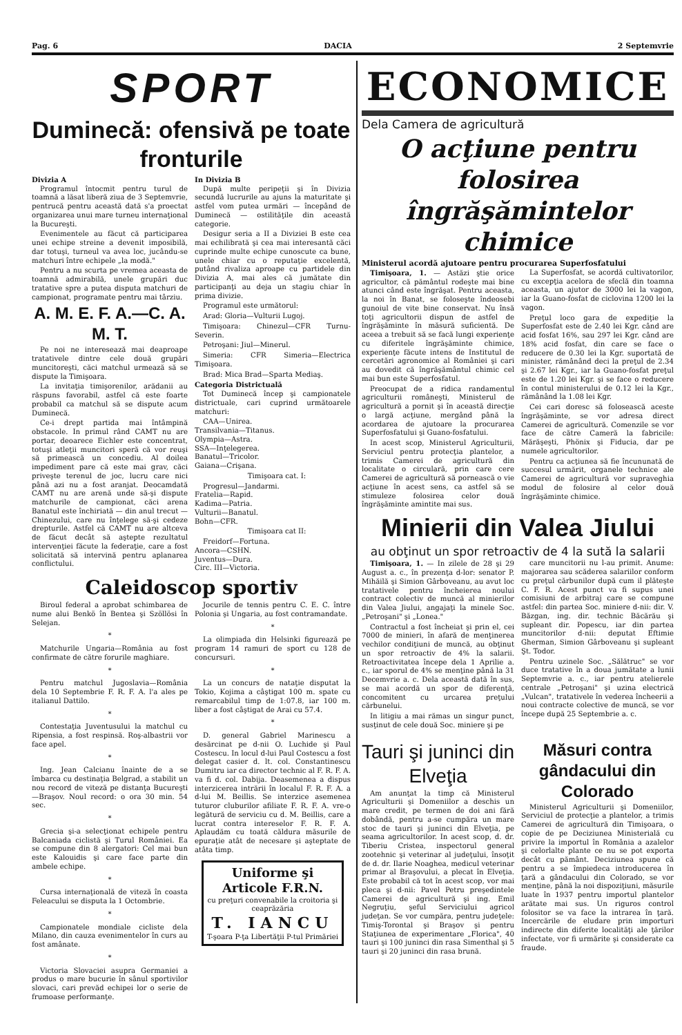Pag. 6 DACIA 2 Septemvrie
SPORT
Duminecă: ofensivă pe toate fronturile
Divizia A
Programul întocmit pentru turul de toamnă a lăsat liberă ziua de 3 Septemvrie, pentrucă pentru această dată s'a proectat organizarea unui mare turneu internaţional la Bucureşti.
Evenimentele au făcut că participarea unei echipe streine a devenit imposibilă, dar totuşi, turneul va avea loc, jucându-se matchuri între echipele „la modă."
Pentru a nu scurta pe vremea aceasta de toamnă admirabilă, unele grupări duc tratative spre a putea disputa matchuri de campionat, programate pentru mai târziu.
A. M. E. F. A.—C. A. M. T.
Pe noi ne interesează mai deaproape tratativele dintre cele două grupări muncitoreşti, căci matchul urmează să se dispute la Timişoara.
La invitaţia timişorenilor, arădanii au răspuns favorabil, astfel că este foarte probabil ca matchul să se dispute acum Duminecă.
Ce-i drept partida mai întâmpină obstacole. In primul rând CAMT nu are portar, deoarece Eichler este concentrat, totuşi atleţii muncitori speră că vor reuşi să primească un concediu. Al doilea impediment pare că este mai grav, căci priveşte terenul de joc, lucru care nici până azi nu a fost aranjat. Deocamdată CAMT nu are arenă unde să-şi dispute matchurile de campionat, căci arena Banatul este închiriată — din anul trecut — Chinezului, care nu înţelege să-şi cedeze drepturile. Astfel că CAMT nu are altceva de făcut decât să aştepte rezultatul intervenţiei făcute la federaţie, care a fost solicitată să intervină pentru aplanarea conflictului.
In Divizia B
După multe peripeţii şi în Divizia secundă lucrurile au ajuns la maturitate şi astfel vom putea urmări — începând de Duminecă — ostilităţile din această categorie.
Desigur seria a II a Diviziei B este cea mai echilibrată şi cea mai interesantă căci cuprinde multe echipe cunoscute ca bune, unele chiar cu o reputaţie excelentă, putând rivaliza aproape cu partidele din Divizia A, mai ales că jumătate din participanţi au deja un stagiu chiar în prima divizie.
Programul este următorul:
Arad: Gloria—Vulturii Lugoj.
Timişoara: Chinezul—CFR Turnu-Severin.
Petroşani: Jiul—Minerul.
Simeria: CFR Simeria—Electrica Timişoara.
Brad: Mica Brad—Sparta Mediaş.
Categoria Districtuală
Tot Duminecă încep şi campionatele districtuale, cari cuprind următoarele matchuri:
CAA—Unirea.
Transilvania—Titanus.
Olympia—Astra.
SSA—Inţelegerea.
Banatul—Tricolor.
Gaiana—Crişana.
Timişoara cat. I:
Progresul—Jandarmi.
Fratelia—Rapid.
Kadima—Patria.
Vulturii—Banatul.
Bohn—CFR.
Timişoara cat II:
Freidorf—Fortuna.
Ancora—CSHN.
Juventus—Dura.
Circ. III—Victoria.
Caleidoscop sportiv
Biroul federal a aprobat schimbarea de nume alui Benkö în Bentea şi Szöllösi în Selejan.
*
Matchurile Ungaria—România au fost confirmate de către forurile maghiare.
*
Pentru matchul Jugoslavia—România dela 10 Septembrie F. R. F. A. l'a ales pe italianul Dattilo.
*
Contestaţia Juventusului la matchul cu Ripensia, a fost respinsă. Roş-albastrii vor face apel.
*
Ing. Jean Calcianu înainte de a se îmbarca cu destinaţia Belgrad, a stabilit un nou record de viteză pe distanţa Bucureşti—Braşov. Noul record: o ora 30 min. 54 sec.
*
Grecia şi-a selecţionat echipele pentru Balcaniada ciclistă şi Turul României. Ea se compune din 8 alergatori: Cel mai bun este Kalouidis şi care face parte din ambele echipe.
*
Cursa internaţională de viteză în coasta Feleacului se disputa la 1 Octombrie.
*
Campionatele mondiale cicliste dela Milano, din cauza evenimentelor în curs au fost amânate.
*
Victoria Slovaciei asupra Germaniei a produs o mare bucurie în sânul sportivilor slovaci, cari prevăd echipei lor o serie de frumoase performanţe.
Jocurile de tennis pentru C. E. C. între Polonia şi Ungaria, au fost contramandate.
*
La olimpiada din Helsinki figurează pe program 14 ramuri de sport cu 128 de concursuri.
*
La un concurs de nataţie disputat la Tokio, Kojima a câştigat 100 m. spate cu remarcabilul timp de 1:07.8, iar 100 m. liber a fost câştigat de Arai cu 57.4.
*
D. general Gabriel Marinescu a desărcinat pe d-nii O. Luchide şi Paul Costescu. In locul d-lui Paul Costescu a fost delegat casier d. lt. col. Constantinescu Dumitru iar ca director technic al F. R. F. A. va fi d. col. Dabija. Deasemenea a dispus interzicerea intrării în localul F. R. F. A. a d-lui M. Beillis. Se interzice asemenea tuturor cluburilor afiliate F. R. F. A. vre-o legătură de serviciu cu d. M. Beillis, care a lucrat contra intereselor F. R. F. A. Aplaudăm cu toată căldura măsurile de epuraţie atât de necesare şi aşteptate de atâta timp.
Uniforme şi Articole F.R.N.
cu preţuri convenabile la croitoria şi ceaprăzăria
T. IANCU
T-şoara P-ţa Libertăţii P-tul Primăriei
ECONOMICE
Dela Camera de agricultură
O acţiune pentru folosirea îngrăşămintelor chimice
Ministerul acordă ajutoare pentru procurarea Superfosfatului
Timişoara, 1. — Astăzi ştie orice agricultor, că pământul rodeşte mai bine atunci când este îngrăşat. Pentru aceasta, la noi în Banat, se foloseşte îndeosebi gunoiul de vite bine conservat. Nu însă toţi agricultorii dispun de astfel de îngrăşăminte în măsură suficientă. De aceea a trebuit să se facă lungi experienţe cu diferitele îngrăşăminte chimice, experienţe făcute intens de Institutul de cercetări agronomice al României şi cari au dovedit că îngrăşământul chimic cel mai bun este Superfosfatul.
Preocupat de a ridica randamentul agriculturii româneşti, Ministerul de agricultură a pornit şi în această direcţie o largă acţiune, mergând până la acordarea de ajutoare la procurarea Superfosfatului şi Guano-fosfatului.
In acest scop, Ministerul Agriculturii, Serviciul pentru protecţia plantelor, a trimis Camerei de agricultură din localitate o circulară, prin care cere Camerei de agricultură să pornească o vie acţiune în acest sens, ca astfel să se stimuleze folosirea celor două îngrăşăminte amintite mai sus.
La Superfosfat, se acordă cultivatorilor, cu excepţia acelora de sfeclă din toamna aceasta, un ajutor de 3000 lei la vagon, iar la Guano-fosfat de ciclovina 1200 lei la vagon.
Preţul loco gara de expediţie la Superfosfat este de 2.40 lei Kgr. când are acid fosfat 16%, sau 297 lei Kgr. când are 18% acid fosfat, din care se face o reducere de 0.30 lei la Kgr. suportată de minister, rămânând deci la preţul de 2.34 şi 2.67 lei Kgr., iar la Guano-fosfat preţul este de 1.20 lei Kgr. şi se face o reducere în contul ministerului de 0.12 lei la Kgr., rămânând la 1.08 lei Kgr.
Cei cari doresc să folosească aceste îngrăşăminte, se vor adresa direct Camerei de agricultură. Comenzile se vor face de către Cameră la fabricile: Mărăşeşti, Phönix şi Fiducia, dar pe numele agricultorilor.
Pentru ca acţiunea să fie încununată de succesul urmărit, organele technice ale Camerei de agricultură vor supraveghia modul de folosire al celor două îngrăşăminte chimice.
Minierii din Valea Jiului
au obţinut un spor retroactiv de 4 la sută la salarii
Timişoara, 1. — In zilele de 28 şi 29 August a. c., în prezenţa d-lor: senator P. Mihăilă şi Simion Gârboveanu, au avut loc tratativele pentru încheierea noului contract colectiv de muncă al minierilor din Valea Jiului, angajaţi la minele Soc. „Petroşani" şi „Lonea."
Contractul a fost încheiat şi prin el, cei 7000 de minieri, în afară de menţinerea vechilor condiţiuni de muncă, au obţinut un spor retroactiv de 4% la salarii. Retroactivitatea începe dela 1 Aprilie a. c., iar sporul de 4% se menţine până la 31 Decemvrie a. c. Dela această dată în sus, se mai acordă un spor de diferenţă, concomitent cu urcarea preţului cărbunelui.
In litigiu a mai rămas un singur punct, susţinut de cele două Soc. miniere şi pe
care muncitorii nu l-au primit. Anume: majorarea sau scăderea salariilor conform cu preţul cărbunilor după cum il plăteşte C. F. R. Acest punct va fi supus unei comisiuni de arbitraj care se compune astfel: din partea Soc. miniere d-nii: dir. V. Băzgan, ing. dir. technic Băcărău şi supleant dir. Popescu, iar din partea muncitorilor d-nii: deputat Eftimie Gherman, Simion Gârboveanu şi supleant Şt. Todor.
Pentru uzinele Soc. „Sălătruc" se vor duce tratative în a doua jumătate a lunii Septemvrie a. c., iar pentru atelierele centrale „Petroşani" şi uzina electrică „Vulcan", tratativele în vederea încheerii a noui contracte colective de muncă, se vor începe după 25 Septembrie a. c.
Tauri şi juninci din Elveţia
Am anunţat la timp că Ministerul Agriculturii şi Domeniilor a deschis un mare credit, pe termen de doi ani fără dobândă, pentru a-se cumpăra un mare stoc de tauri şi juninci din Elveţia, pe seama agricultorilor. In acest scop, d. dr. Tiberiu Cristea, inspectorul general zootehnic şi veterinar al judeţului, însoţit de d. dr. Ilarie Noaghea, medicul veterinar primar al Braşovului, a plecat în Elveţia. Este probabil că tot în acest scop, vor mai pleca şi d-nii: Pavel Petru preşedintele Camerei de agricultură şi ing. Emil Negruţiu, şeful Serviciului agricol judeţan. Se vor cumpăra, pentru judeţele: Timiş-Torontal şi Braşov şi pentru Staţiunea de experimentare „Florica", 40 tauri şi 100 juninci din rasa Simenthal şi 5 tauri şi 20 juninci din rasa brună.
Măsuri contra gândacului din Colorado
Ministerul Agriculturii şi Domeniilor, Serviciul de protecţie a plantelor, a trimis Camerei de agricultură din Timişoara, o copie de pe Deciziunea Ministerială cu privire la importul în România a azalelor şi celorlalte plante ce nu se pot exporta decât cu pământ. Deciziunea spune că pentru a se împiedeca introducerea în ţară a gândacului din Colorado, se vor menţine, până la noi dispoziţiuni, măsurile luate în 1937 pentru importul plantelor arătate mai sus. Un riguros control folositor se va face la intrarea în ţară. Incercările de eludare prin importuri indirecte din diferite localităţi ale ţărilor infectate, vor fi urmărite şi considerate ca fraude.